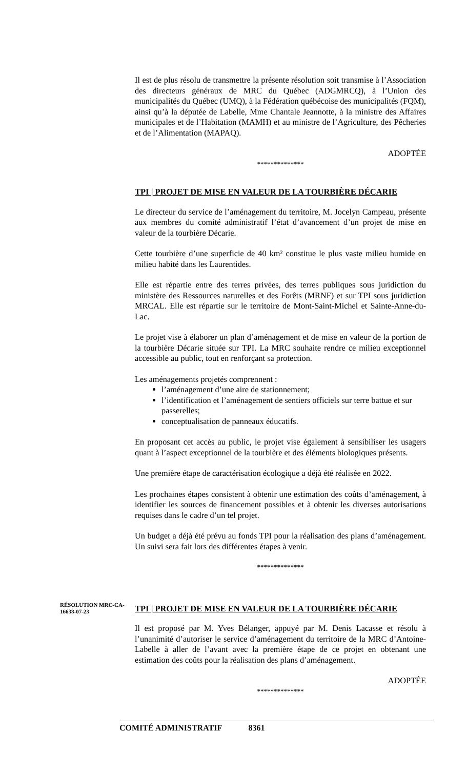Il est de plus résolu de transmettre la présente résolution soit transmise à l’Association des directeurs généraux de MRC du Québec (ADGMRCQ), à l’Union des municipalités du Québec (UMQ), à la Fédération québécoise des municipalités (FQM), ainsi qu’à la députée de Labelle, Mme Chantale Jeannotte, à la ministre des Affaires municipales et de l’Habitation (MAMH) et au ministre de l’Agriculture, des Pêcheries et de l’Alimentation (MAPAQ).
ADOPTÉE
**************
TPI | PROJET DE MISE EN VALEUR DE LA TOURBIÈRE DÉCARIE
Le directeur du service de l’aménagement du territoire, M. Jocelyn Campeau, présente aux membres du comité administratif l’état d’avancement d’un projet de mise en valeur de la tourbière Décarie.
Cette tourbière d’une superficie de 40 km² constitue le plus vaste milieu humide en milieu habité dans les Laurentides.
Elle est répartie entre des terres privées, des terres publiques sous juridiction du ministère des Ressources naturelles et des Forêts (MRNF) et sur TPI sous juridiction MRCAL. Elle est répartie sur le territoire de Mont-Saint-Michel et Sainte-Anne-du-Lac.
Le projet vise à élaborer un plan d’aménagement et de mise en valeur de la portion de la tourbière Décarie située sur TPI. La MRC souhaite rendre ce milieu exceptionnel accessible au public, tout en renforçant sa protection.
Les aménagements projetés comprennent :
l’aménagement d’une aire de stationnement;
l’identification et l’aménagement de sentiers officiels sur terre battue et sur passerelles;
conceptualisation de panneaux éducatifs.
En proposant cet accès au public, le projet vise également à sensibiliser les usagers quant à l’aspect exceptionnel de la tourbière et des éléments biologiques présents.
Une première étape de caractérisation écologique a déjà été réalisée en 2022.
Les prochaines étapes consistent à obtenir une estimation des coûts d’aménagement, à identifier les sources de financement possibles et à obtenir les diverses autorisations requises dans le cadre d’un tel projet.
Un budget a déjà été prévu au fonds TPI pour la réalisation des plans d’aménagement. Un suivi sera fait lors des différentes étapes à venir.
**************
TPI | PROJET DE MISE EN VALEUR DE LA TOURBIÈRE DÉCARIE
Il est proposé par M. Yves Bélanger, appuyé par M. Denis Lacasse et résolu à l’unanimité d’autoriser le service d’aménagement du territoire de la MRC d’Antoine-Labelle à aller de l’avant avec la première étape de ce projet en obtenant une estimation des coûts pour la réalisation des plans d’aménagement.
ADOPTÉE
**************
RÉSOLUTION MRC-CA- 16638-07-23
COMITÉ ADMINISTRATIF 8361